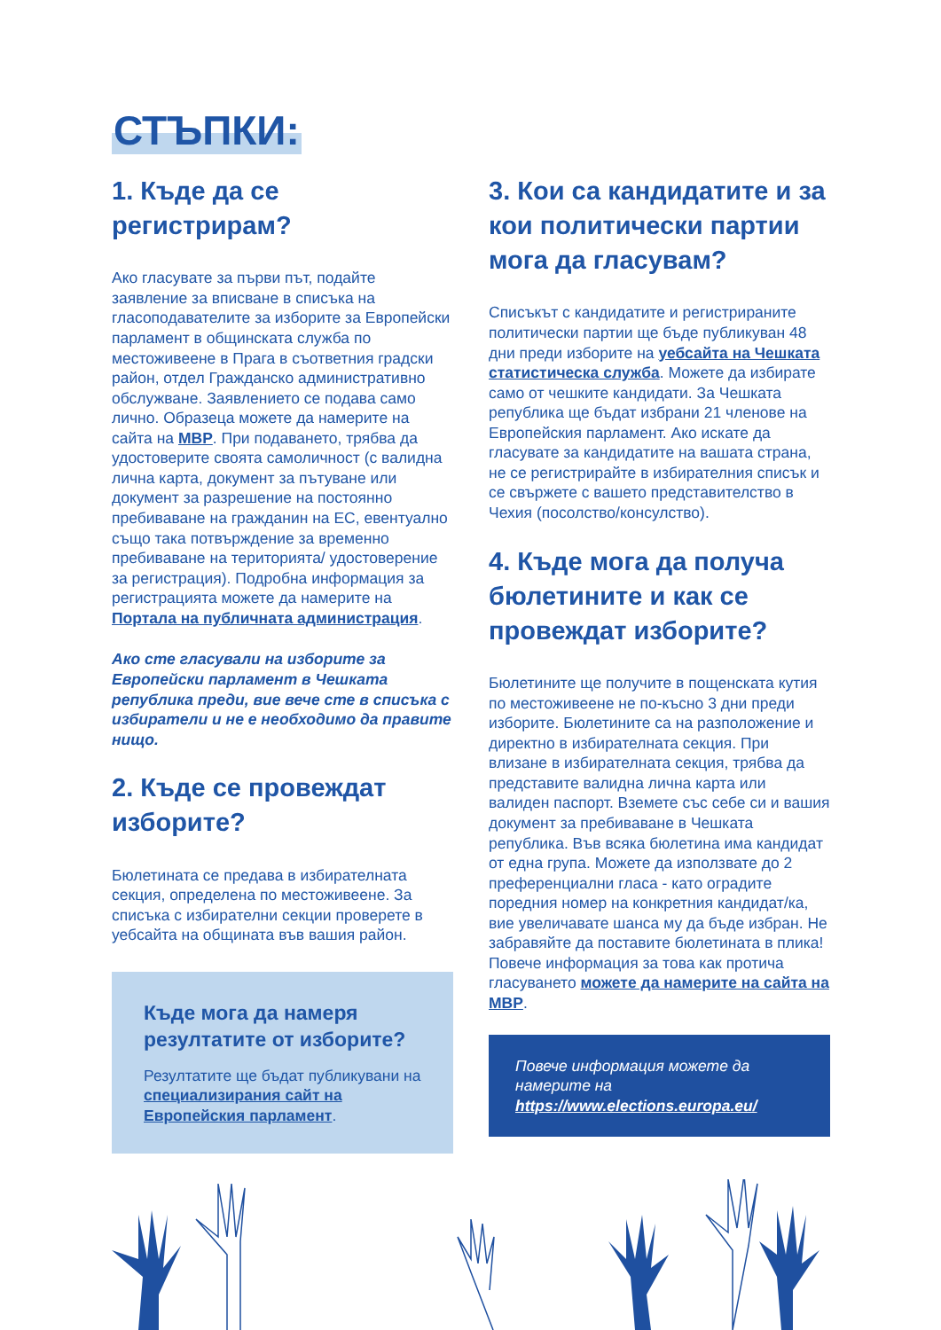СТЪПКИ:
1. Къде да се
регистрирам?
Ако гласувате за първи път, подайте заявление за вписване в списъка на гласоподавателите за изборите за Европейски парламент в общинската служба по местоживеене в Прага в съответния градски район, отдел Гражданско административно обслужване. Заявлението се подава само лично. Образеца можете да намерите на сайта на МВР. При подаването, трябва да удостоверите своята самоличност (с валидна лична карта, документ за пътуване или документ за разрешение на постоянно пребиваване на гражданин на ЕС, евентуално също така потвърждение за временно пребиваване на територията/ удостоверение за регистрация). Подробна информация за регистрацията можете да намерите на Портала на публичната администрация.
Ако сте гласували на изборите за Европейски парламент в Чешката република преди, вие вече сте в списъка с избиратели и не е необходимо да правите нищо.
2. Къде се провеждат
изборите?
Бюлетината се предава в избирателната секция, определена по местоживеене. За списъка с избирателни секции проверете в уебсайта на общината във вашия район.
Къде мога да намеря резултатите от изборите?
Резултатите ще бъдат публикувани на специализирания сайт на Европейския парламент.
3. Кои са кандидатите и за кои политически партии мога да гласувам?
Списъкът с кандидатите и регистрираните политически партии ще бъде публикуван 48 дни преди изборите на уебсайта на Чешката статистическа служба. Можете да избирате само от чешките кандидати. За Чешката република ще бъдат избрани 21 членове на Европейския парламент. Ако искате да гласувате за кандидатите на вашата страна, не се регистрирайте в избирателния списък и се свържете с вашето представителство в Чехия (посолство/консулство).
4. Къде мога да получа бюлетините и как се провеждат изборите?
Бюлетините ще получите в пощенската кутия по местоживеене не по-късно 3 дни преди изборите. Бюлетините са на разположение и директно в избирателната секция. При влизане в избирателната секция, трябва да представите валидна лична карта или валиден паспорт. Вземете със себе си и вашия документ за пребиваване в Чешката република. Във всяка бюлетина има кандидат от една група. Можете да използвате до 2 преференциални гласа - като оградите поредния номер на конкретния кандидат/ка, вие увеличавате шанса му да бъде избран. Не забравяйте да поставите бюлетината в плика! Повече информация за това как протича гласуването можете да намерите на сайта на МВР.
Повече информация можете да намерите на https://www.elections.europa.eu/